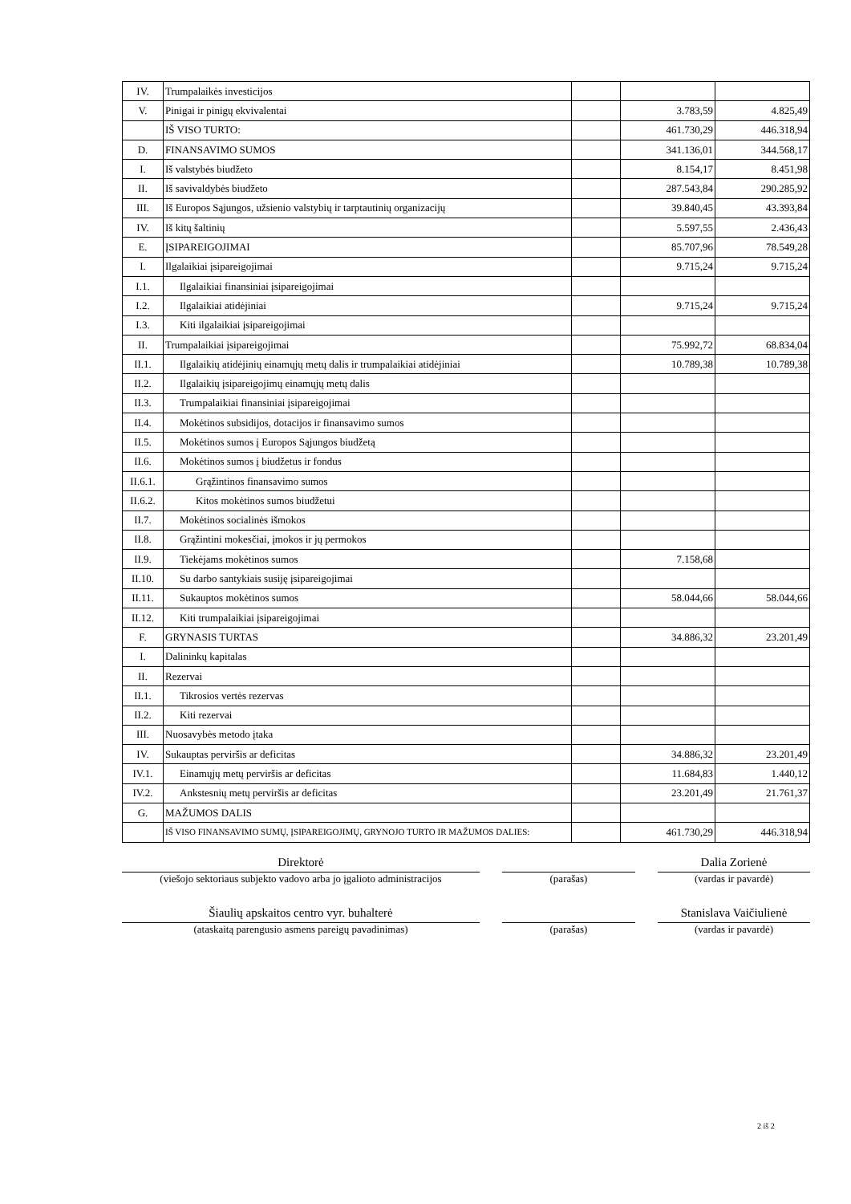| IV. | Trumpalaikės investicijos | | | |
| V. | Pinigai ir pinigų ekvivalentai | | 3.783,59 | 4.825,49 |
| | IŠ VISO TURTO: | | 461.730,29 | 446.318,94 |
| D. | FINANSAVIMO SUMOS | | 341.136,01 | 344.568,17 |
| I. | Iš valstybės biudžeto | | 8.154,17 | 8.451,98 |
| II. | Iš savivaldybės biudžeto | | 287.543,84 | 290.285,92 |
| III. | Iš Europos Sąjungos, užsienio valstybių ir tarptautinių organizacijų | | 39.840,45 | 43.393,84 |
| IV. | Iš kitų šaltinių | | 5.597,55 | 2.436,43 |
| E. | ĮSIPAREIGOJIMAI | | 85.707,96 | 78.549,28 |
| I. | Ilgalaikiai įsipareigojimai | | 9.715,24 | 9.715,24 |
| I.1. | Ilgalaikiai finansiniai įsipareigojimai | | | |
| I.2. | Ilgalaikiai atidėjiniai | | 9.715,24 | 9.715,24 |
| I.3. | Kiti ilgalaikiai įsipareigojimai | | | |
| II. | Trumpalaikiai įsipareigojimai | | 75.992,72 | 68.834,04 |
| II.1. | Ilgalaikių atidėjinių einamųjų metų dalis ir trumpalaikiai atidėjiniai | | 10.789,38 | 10.789,38 |
| II.2. | Ilgalaikių įsipareigojimų einamųjų metų dalis | | | |
| II.3. | Trumpalaikiai finansiniai įsipareigojimai | | | |
| II.4. | Mokėtinos subsidijos, dotacijos ir finansavimo sumos | | | |
| II.5. | Mokėtinos sumos į Europos Sąjungos biudžetą | | | |
| II.6. | Mokėtinos sumos į biudžetus ir fondus | | | |
| II.6.1. | Grąžintinos finansavimo sumos | | | |
| II.6.2. | Kitos mokėtinos sumos biudžetui | | | |
| II.7. | Mokėtinos socialinės išmokos | | | |
| II.8. | Grąžintini mokesčiai, įmokos ir jų permokos | | | |
| II.9. | Tiekėjams mokėtinos sumos | | 7.158,68 | |
| II.10. | Su darbo santykiais susiję įsipareigojimai | | | |
| II.11. | Sukauptos mokėtinos sumos | | 58.044,66 | 58.044,66 |
| II.12. | Kiti trumpalaikiai įsipareigojimai | | | |
| F. | GRYNASIS TURTAS | | 34.886,32 | 23.201,49 |
| I. | Dalininkų kapitalas | | | |
| II. | Rezervai | | | |
| II.1. | Tikrosios vertės rezervas | | | |
| II.2. | Kiti rezervai | | | |
| III. | Nuosavybės metodo įtaka | | | |
| IV. | Sukauptas perviršis ar deficitas | | 34.886,32 | 23.201,49 |
| IV.1. | Einamųjų metų perviršis ar deficitas | | 11.684,83 | 1.440,12 |
| IV.2. | Ankstesnių metų perviršis ar deficitas | | 23.201,49 | 21.761,37 |
| G. | MAŽUMOS DALIS | | | |
| | IŠ VISO FINANSAVIMO SUMŲ, ĮSIPAREIGOJIMŲ, GRYNOJO TURTO IR MAŽUMOS DALIES: | | 461.730,29 | 446.318,94 |
Direktorė Dalia Zorienė
(viešojo sektoriaus subjekto vadovo arba jo įgalioto administracijos
(parašas) (vardas ir pavardė)
Šiaulių apskaitos centro vyr. buhalterė Stanislava Vaičiulienė
(ataskaitą parengusio asmens pareigų pavadinimas) (parašas) (vardas ir pavardė)
2 iš 2